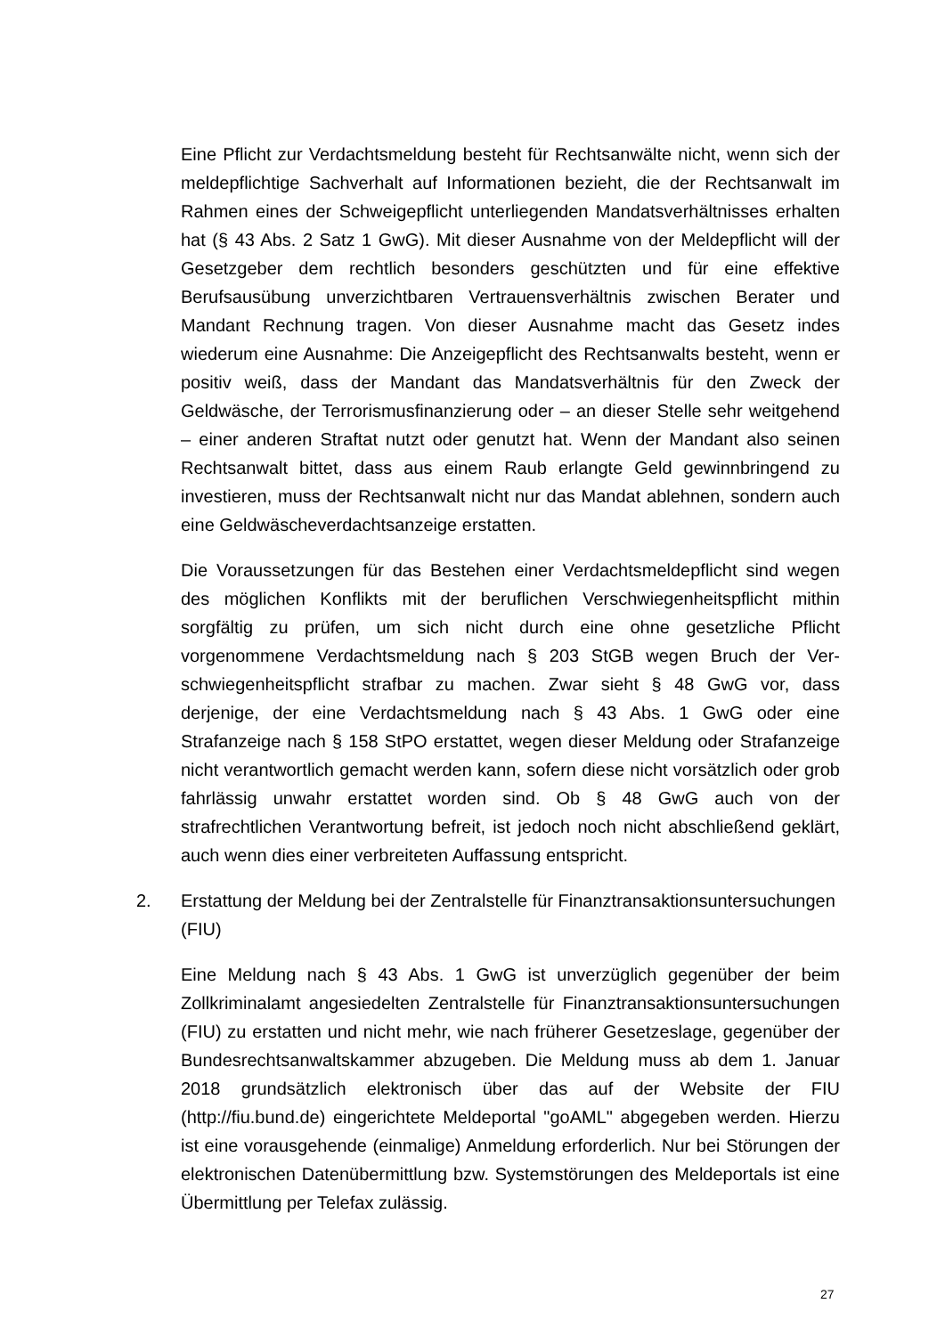Eine Pflicht zur Verdachtsmeldung besteht für Rechtsanwälte nicht, wenn sich der meldepflichtige Sachverhalt auf Informationen bezieht, die der Rechtsanwalt im Rahmen eines der Schweigepflicht unterliegenden Man­datsverhältnisses erhalten hat (§ 43 Abs. 2 Satz 1 GwG). Mit dieser Aus­nahme von der Meldepflicht will der Gesetzgeber dem rechtlich besonders geschützten und für eine effektive Berufsausübung unverzichtbaren Vertrau­ensverhältnis zwischen Berater und Mandant Rechnung tragen. Von dieser Ausnahme macht das Gesetz indes wiederum eine Ausnahme: Die Anzeige­pflicht des Rechtsanwalts besteht, wenn er positiv weiß, dass der Mandant das Mandatsverhältnis für den Zweck der Geldwäsche, der Terrorismusfi­nanzierung oder – an dieser Stelle sehr weitgehend – einer anderen Straftat nutzt oder genutzt hat. Wenn der Mandant also seinen Rechtsanwalt bittet, dass aus einem Raub erlangte Geld gewinnbringend zu investieren, muss der Rechtsanwalt nicht nur das Mandat ablehnen, sondern auch eine Geld­wäscheverdachtsanzeige erstatten.
Die Voraussetzungen für das Bestehen einer Verdachtsmeldepflicht sind we­gen des möglichen Konflikts mit der beruflichen Verschwiegenheitspflicht mithin sorgfältig zu prüfen, um sich nicht durch eine ohne gesetzliche Pflicht vorgenommene Verdachtsmeldung nach § 203 StGB wegen Bruch der Ver­schwiegenheitspflicht strafbar zu machen. Zwar sieht § 48 GwG vor, dass derjenige, der eine Verdachtsmeldung nach § 43 Abs. 1 GwG oder eine Strafanzeige nach § 158 StPO erstattet, wegen dieser Meldung oder Straf­anzeige nicht verantwortlich gemacht werden kann, sofern diese nicht vor­sätzlich oder grob fahrlässig unwahr erstattet worden sind. Ob § 48 GwG auch von der strafrechtlichen Verantwortung befreit, ist jedoch noch nicht ab­schließend geklärt, auch wenn dies einer verbreiteten Auffassung entspricht.
2. Erstattung der Meldung bei der Zentralstelle für Finanztransaktionsuntersu­chungen (FIU)
Eine Meldung nach § 43 Abs. 1 GwG ist unverzüglich gegenüber der beim Zollkriminalamt angesiedelten Zentralstelle für Finanztransaktionsuntersu­chungen (FIU) zu erstatten und nicht mehr, wie nach früherer Gesetzeslage, gegenüber der Bundesrechtsanwaltskammer abzugeben. Die Meldung muss ab dem 1. Januar 2018 grundsätzlich elektronisch über das auf der Website der FIU (http://fiu.bund.de) eingerichtete Meldeportal "goAML" abgegeben werden. Hierzu ist eine vorausgehende (einmalige) Anmeldung erforderlich. Nur bei Störungen der elektronischen Datenübermittlung bzw. Systemstö­rungen des Meldeportals ist eine Übermittlung per Telefax zulässig.
27